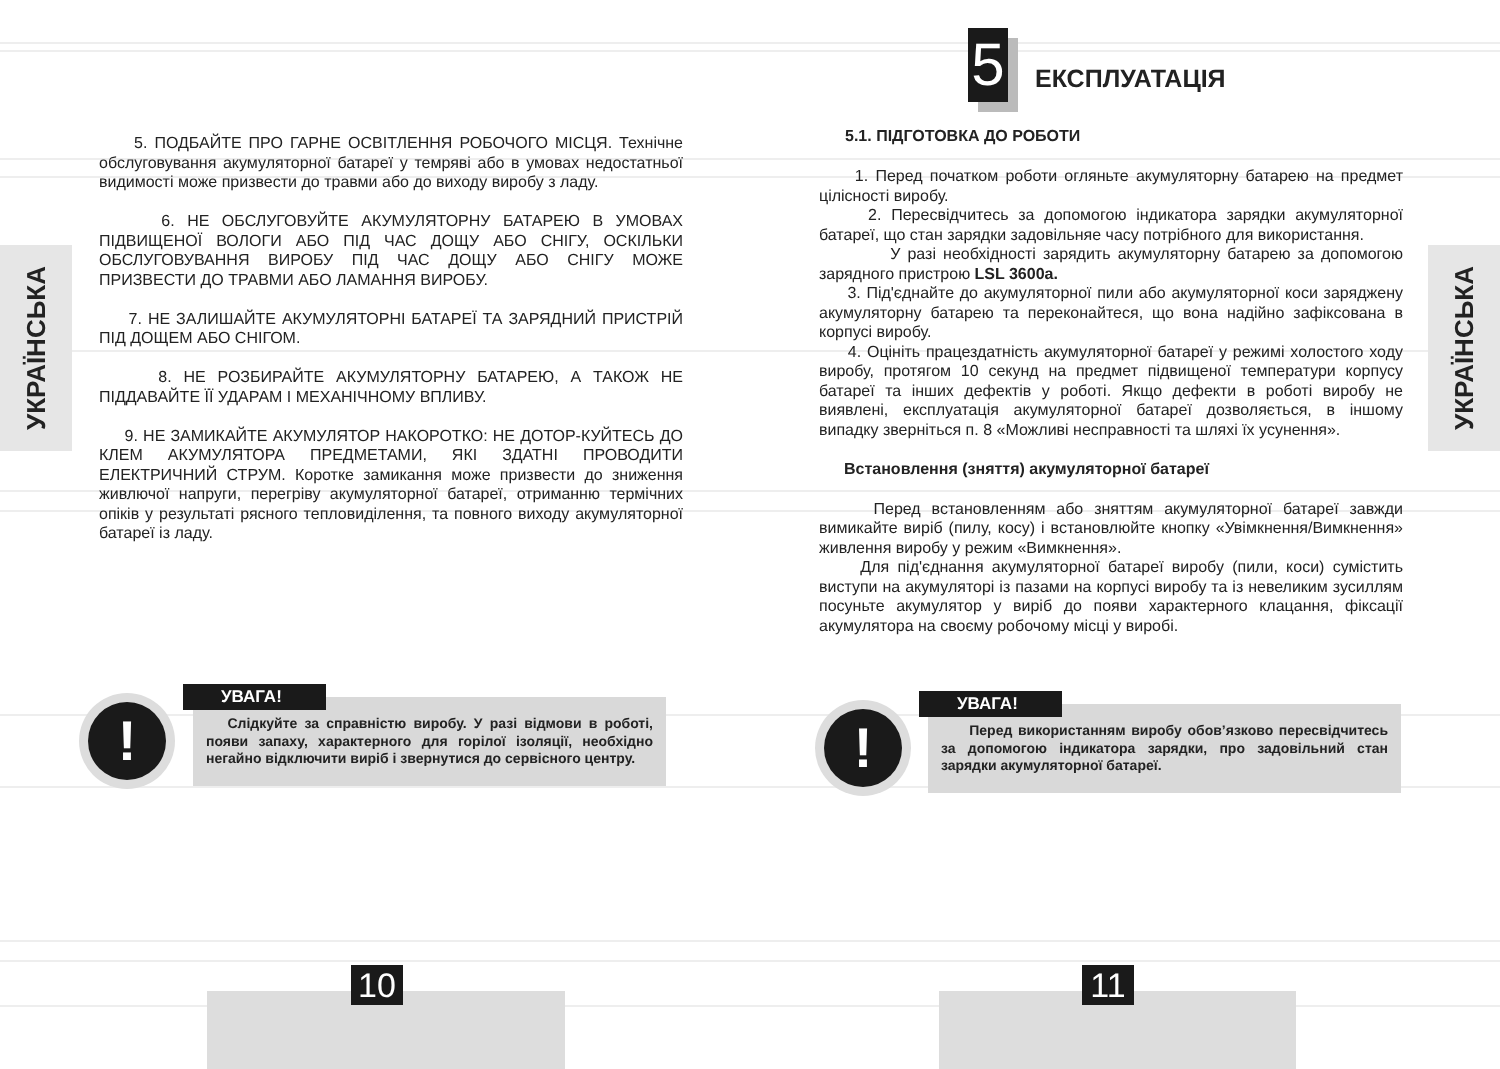УКРАЇНСЬКА
5. ПОДБАЙТЕ ПРО ГАРНЕ ОСВІТЛЕННЯ РОБОЧОГО МІСЦЯ. Технічне обслуговування акумуляторної батареї у темряві або в умовах недостатньої видимості може призвести до травми або до виходу виробу з ладу.
6. НЕ ОБСЛУГОВУЙТЕ АКУМУЛЯТОРНУ БАТАРЕЮ В УМОВАХ ПІДВИЩЕНОЇ ВОЛОГИ АБО ПІД ЧАС ДОЩУ АБО СНІГУ, ОСКІЛЬКИ ОБСЛУГОВУВАННЯ ВИРОБУ ПІД ЧАС ДОЩУ АБО СНІГУ МОЖЕ ПРИЗВЕСТИ ДО ТРАВМИ АБО ЛАМАННЯ ВИРОБУ.
7. НЕ ЗАЛИШАЙТЕ АКУМУЛЯТОРНІ БАТАРЕЇ ТА ЗАРЯДНИЙ ПРИСТРІЙ ПІД ДОЩЕМ АБО СНІГОМ.
8. НЕ РОЗБИРАЙТЕ АКУМУЛЯТОРНУ БАТАРЕЮ, А ТАКОЖ НЕ ПІДДАВАЙТЕ ЇЇ УДАРАМ І МЕХАНІЧНОМУ ВПЛИВУ.
9. НЕ ЗАМИКАЙТЕ АКУМУЛЯТОР НАКОРОТКО: НЕ ДОТОР-КУЙТЕСЬ ДО КЛЕМ АКУМУЛЯТОРА ПРЕДМЕТАМИ, ЯКІ ЗДАТНІ ПРОВОДИТИ ЕЛЕКТРИЧНИЙ СТРУМ. Коротке замикання може призвести до зниження живлючої напруги, перегріву акумуляторної батареї, отриманню термічних опіків у результаті рясного тепловиділення, та повного виходу акумуляторної батареї із ладу.
!
Слідкуйте за справністю виробу. У разі відмови в роботі, появи запаху, характерного для горілої ізоляції, необхідно негайно відключити виріб і звернутися до сервісного центру.
УВАГА!
10
5 ЕКСПЛУАТАЦІЯ
5.1. ПІДГОТОВКА ДО РОБОТИ
1. Перед початком роботи огляньте акумуляторну батарею на предмет цілісності виробу.
2. Пересвідчитесь за допомогою індикатора зарядки акумуляторної батареї, що стан зарядки задовільняе часу потрібного для використання.
У разі необхідності зарядить акумуляторну батарею за допомогою зарядного пристрою LSL 3600a.
3. Під'єднайте до акумуляторної пили або акумуляторної коси заряджену акумуляторну батарею та переконайтеся, що вона надійно зафіксована в корпусі виробу.
4. Оцініть працездатність акумуляторної батареї у режимі холостого ходу виробу, протягом 10 секунд на предмет підвищеної температури корпусу батареї та інших дефектів у роботі. Якщо дефекти в роботі виробу не виявлені, експлуатація акумуляторної батареї дозволяється, в іншому випадку зверніться п. 8 «Можливі несправності та шляхі їх усунення».
Встановлення (зняття) акумуляторної батареї
Перед встановленням або зняттям акумуляторної батареї завжди вимикайте виріб (пилу, косу) і встановлюйте кнопку «Увімкнення/Вимкнення» живлення виробу у режим «Вимкнення».
Для під'єднання акумуляторної батареї виробу (пили, коси) сумістить виступи на акумуляторі із пазами на корпусі виробу та із невеликим зусиллям посуньте акумулятор у виріб до появи характерного клацання, фіксації акумулятора на своєму робочому місці у виробі.
!
Перед використанням виробу обов’язково пересвідчитесь за допомогою індикатора зарядки, про задовільний стан зарядки акумуляторної батареї.
УВАГА!
УКРАЇНСЬКА
11